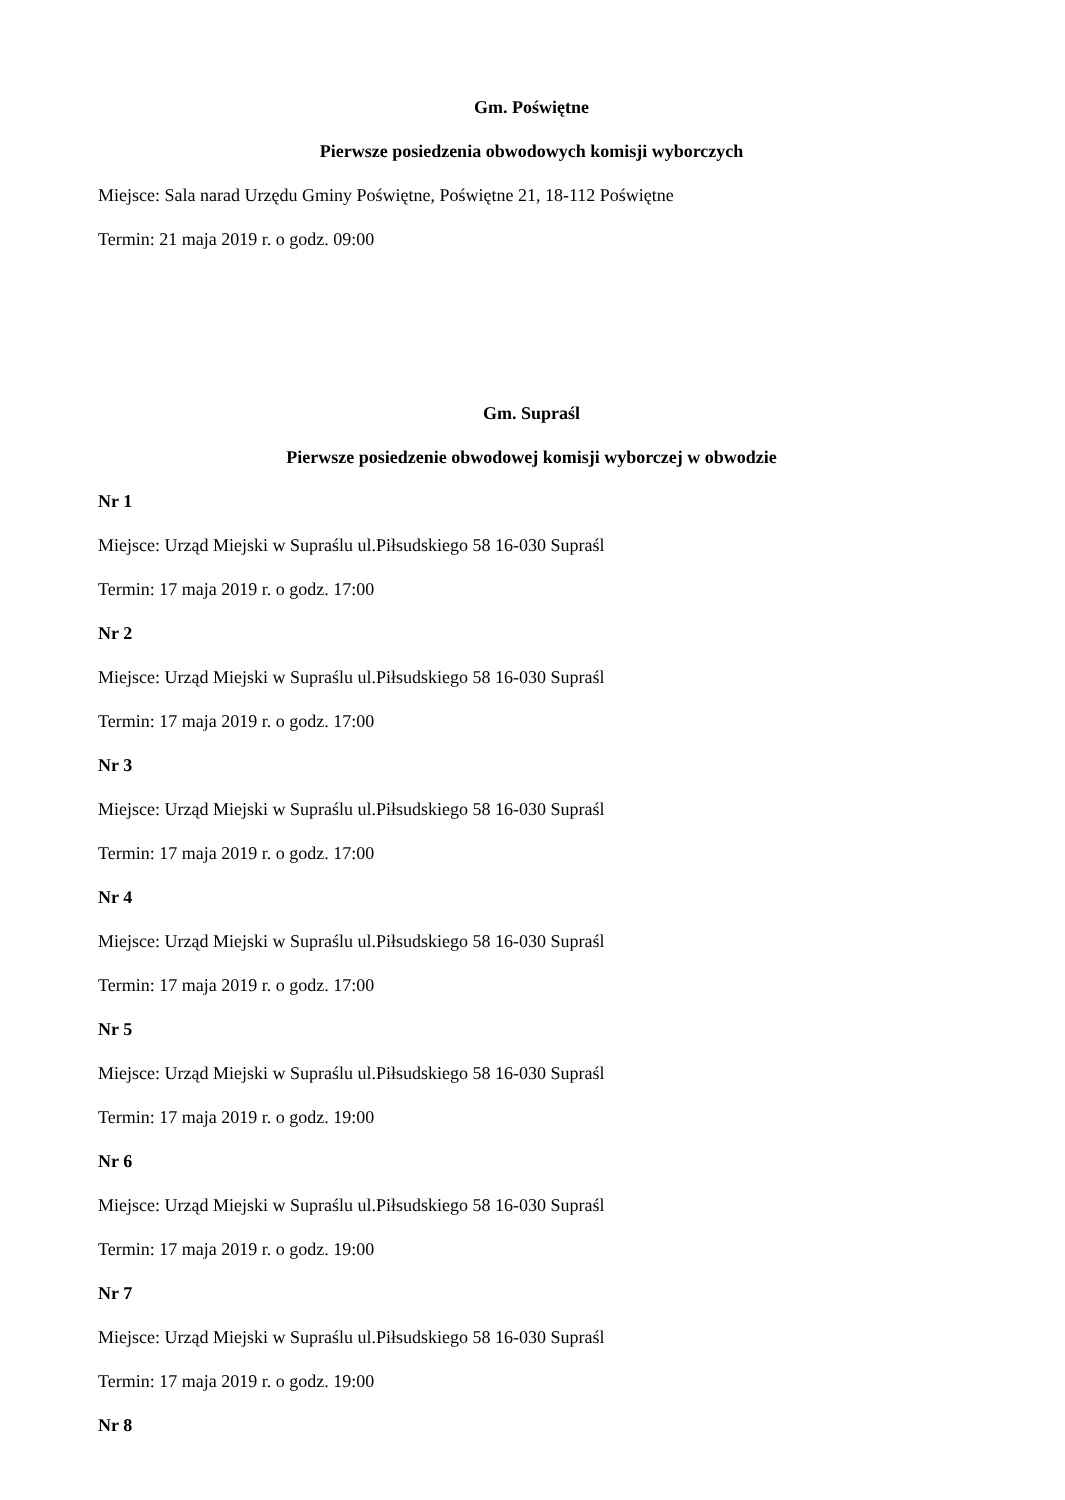Gm. Poświętne
Pierwsze posiedzenia obwodowych komisji wyborczych
Miejsce: Sala narad Urzędu Gminy Poświętne, Poświętne 21, 18-112 Poświętne
Termin: 21 maja 2019 r. o godz. 09:00
Gm. Supraśl
Pierwsze posiedzenie obwodowej komisji wyborczej w obwodzie
Nr 1
Miejsce: Urząd Miejski w Supraślu ul.Piłsudskiego 58 16-030 Supraśl
Termin: 17 maja 2019 r. o godz. 17:00
Nr 2
Miejsce: Urząd Miejski w Supraślu ul.Piłsudskiego 58 16-030 Supraśl
Termin: 17 maja 2019 r. o godz. 17:00
Nr 3
Miejsce: Urząd Miejski w Supraślu ul.Piłsudskiego 58 16-030 Supraśl
Termin: 17 maja 2019 r. o godz. 17:00
Nr 4
Miejsce: Urząd Miejski w Supraślu ul.Piłsudskiego 58 16-030 Supraśl
Termin: 17 maja 2019 r. o godz. 17:00
Nr 5
Miejsce: Urząd Miejski w Supraślu ul.Piłsudskiego 58 16-030 Supraśl
Termin: 17 maja 2019 r. o godz. 19:00
Nr 6
Miejsce: Urząd Miejski w Supraślu ul.Piłsudskiego 58 16-030 Supraśl
Termin: 17 maja 2019 r. o godz. 19:00
Nr 7
Miejsce: Urząd Miejski w Supraślu ul.Piłsudskiego 58 16-030 Supraśl
Termin: 17 maja 2019 r. o godz. 19:00
Nr 8